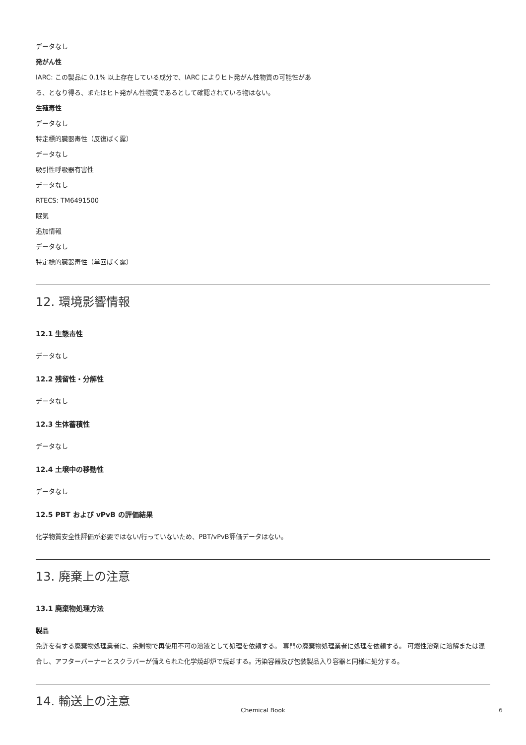データなし
発がん性
IARC: この製品に 0.1% 以上存在している成分で、IARC によりヒト発がん性物質の可能性があ
る、となり得る、またはヒト発がん性物質であるとして確認されている物はない。
生殖毒性
データなし
特定標的臓器毒性（反復ばく露）
データなし
吸引性呼吸器有害性
データなし
RTECS: TM6491500
眠気
追加情報
データなし
特定標的臓器毒性（単回ばく露）
12. 環境影響情報
12.1 生態毒性
データなし
12.2 残留性・分解性
データなし
12.3 生体蓄積性
データなし
12.4 土壌中の移動性
データなし
12.5 PBT および vPvB の評価結果
化学物質安全性評価が必要ではない/行っていないため、PBT/vPvB評価データはない。
13. 廃棄上の注意
13.1 廃棄物処理方法
製品
免許を有する廃棄物処理業者に、余剰物で再使用不可の溶液として処理を依頼する。 専門の廃棄物処理業者に処理を依頼する。 可燃性溶剤に溶解または混合し、アフターバーナーとスクラバーが備えられた化学焼却炉で焼却する。汚染容器及び包装製品入り容器と同様に処分する。
14. 輸送上の注意
Chemical Book 6